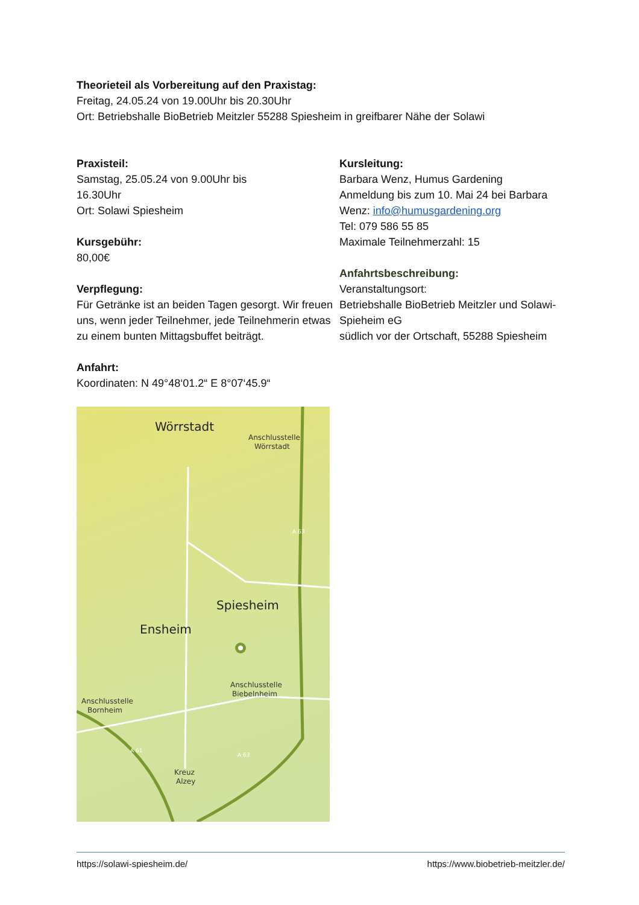Theorieteil als Vorbereitung auf den Praxistag:
Freitag, 24.05.24 von 19.00Uhr bis 20.30Uhr
Ort: Betriebshalle BioBetrieb Meitzler 55288 Spiesheim in greifbarer Nähe der Solawi
Praxisteil:
Samstag, 25.05.24 von 9.00Uhr bis
16.30Uhr
Ort: Solawi Spiesheim
Kursgebühr:
80,00€
Verpflegung:
Für Getränke ist an beiden Tagen gesorgt. Wir freuen uns, wenn jeder Teilnehmer, jede Teilnehmerin etwas zu einem bunten Mittagsbuffet beiträgt.
Anfahrt:
Koordinaten: N 49°48‘01.2“ E 8°07‘45.9“
Wörrstadt
Anschlusstelle
Wörrstadt
Spiesheim
Ensheim
Anschlusstelle
Biebelnheim
Anschlusstelle
Bornheim
Kreuz
Alzey
A 63
A 61
A 63
Kursleitung:
Barbara Wenz, Humus Gardening
Anmeldung bis zum 10. Mai 24 bei Barbara Wenz: info@humusgardening.org
Tel: 079 586 55 85
Maximale Teilnehmerzahl: 15
Anfahrtsbeschreibung:
Veranstaltungsort:
Betriebshalle BioBetrieb Meitzler und Solawi-Spieheim eG
südlich vor der Ortschaft, 55288 Spiesheim
https://solawi-spiesheim.de/ https://www.biobetrieb-meitzler.de/